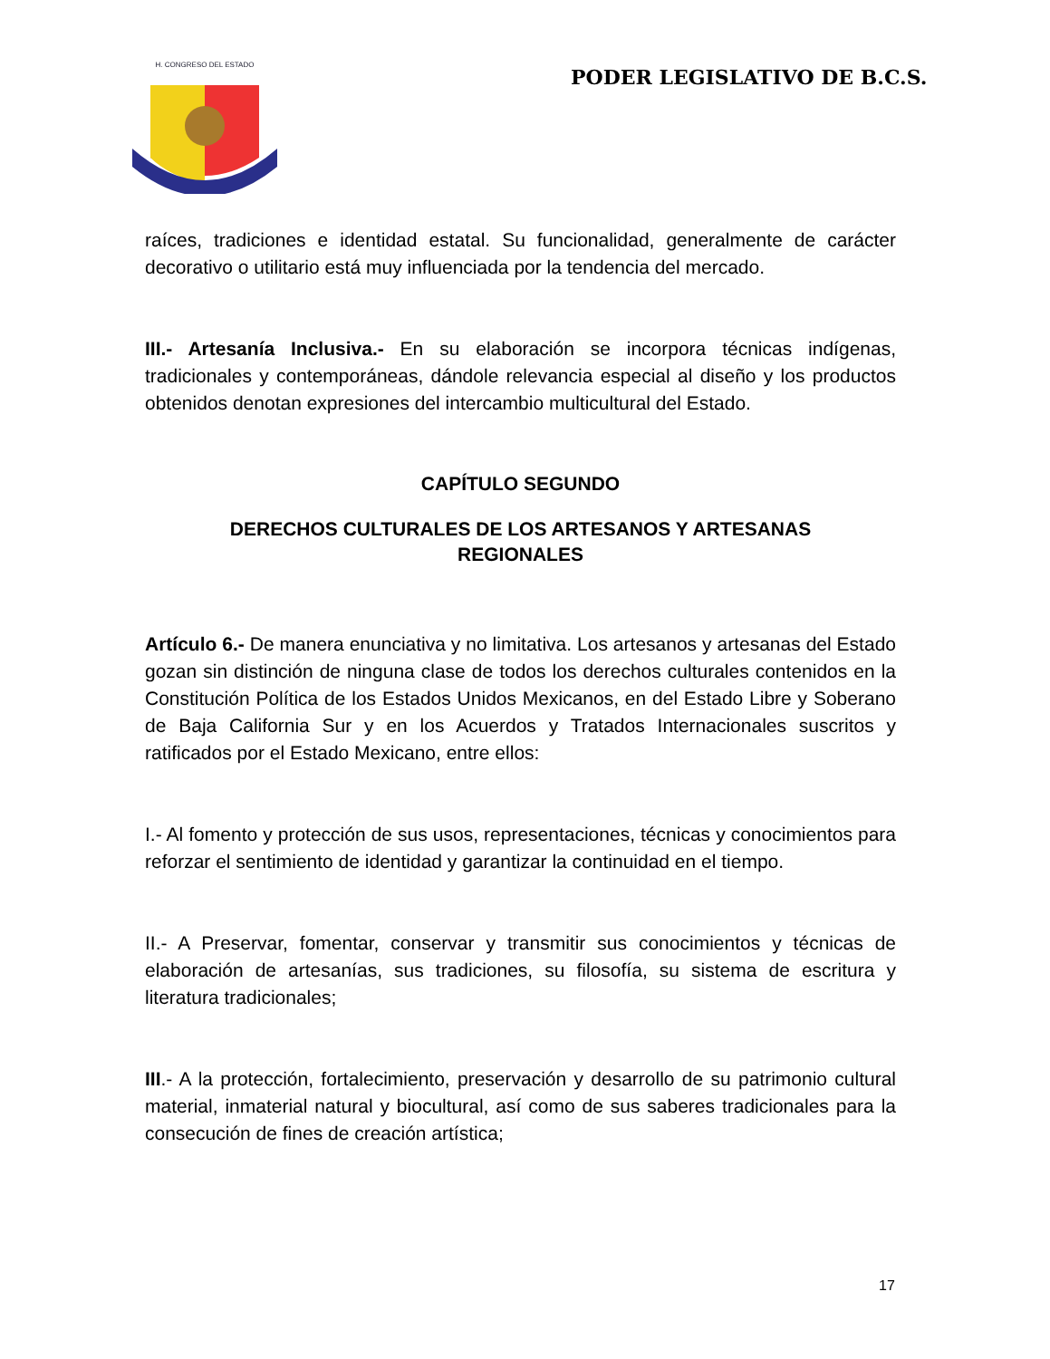H. CONGRESO DEL ESTADO
PODER LEGISLATIVO DE B.C.S.
raíces, tradiciones e identidad estatal. Su funcionalidad, generalmente de carácter decorativo o utilitario está muy influenciada por la tendencia del mercado.
III.- Artesanía Inclusiva.- En su elaboración se incorpora técnicas indígenas, tradicionales y contemporáneas, dándole relevancia especial al diseño y los productos obtenidos denotan expresiones del intercambio multicultural del Estado.
CAPÍTULO SEGUNDO
DERECHOS CULTURALES DE LOS ARTESANOS Y ARTESANAS
REGIONALES
Artículo 6.- De manera enunciativa y no limitativa. Los artesanos y artesanas del Estado gozan sin distinción de ninguna clase de todos los derechos culturales contenidos en la Constitución Política de los Estados Unidos Mexicanos, en del Estado Libre y Soberano de Baja California Sur y en los Acuerdos y Tratados Internacionales suscritos y ratificados por el Estado Mexicano, entre ellos:
I.- Al fomento y protección de sus usos, representaciones, técnicas y conocimientos para reforzar el sentimiento de identidad y garantizar la continuidad en el tiempo.
II.- A Preservar, fomentar, conservar y transmitir sus conocimientos y técnicas de elaboración de artesanías, sus tradiciones, su filosofía, su sistema de escritura y literatura tradicionales;
III.- A la protección, fortalecimiento, preservación y desarrollo de su patrimonio cultural material, inmaterial natural y biocultural, así como de sus saberes tradicionales para la consecución de fines de creación artística;
17